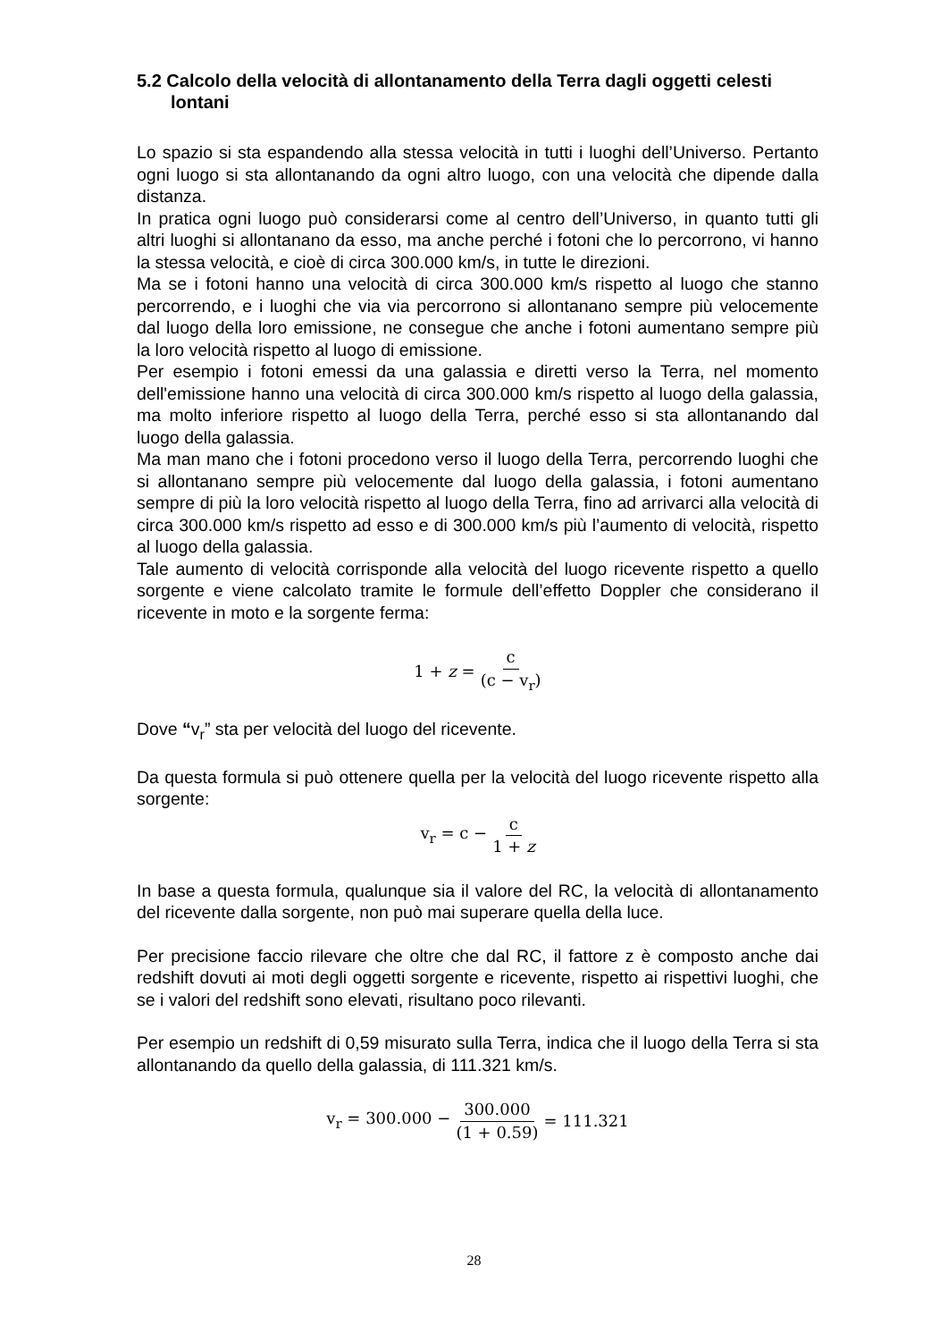5.2 Calcolo della velocità di allontanamento della Terra dagli oggetti celesti lontani
Lo spazio si sta espandendo alla stessa velocità in tutti i luoghi dell’Universo. Pertanto ogni luogo si sta allontanando da ogni altro luogo, con una velocità che dipende dalla distanza.
In pratica ogni luogo può considerarsi come al centro dell’Universo, in quanto tutti gli altri luoghi si allontanano da esso, ma anche perché i fotoni che lo percorrono, vi hanno la stessa velocità, e cioè di circa 300.000 km/s, in tutte le direzioni.
Ma se i fotoni hanno una velocità di circa 300.000 km/s rispetto al luogo che stanno percorrendo, e i luoghi che via via percorrono si allontanano sempre più velocemente dal luogo della loro emissione, ne consegue che anche i fotoni aumentano sempre più la loro velocità rispetto al luogo di emissione.
Per esempio i fotoni emessi da una galassia e diretti verso la Terra, nel momento dell'emissione hanno una velocità di circa 300.000 km/s rispetto al luogo della galassia, ma molto inferiore rispetto al luogo della Terra, perché esso si sta allontanando dal luogo della galassia.
Ma man mano che i fotoni procedono verso il luogo della Terra, percorrendo luoghi che si allontanano sempre più velocemente dal luogo della galassia, i fotoni aumentano sempre di più la loro velocità rispetto al luogo della Terra, fino ad arrivarci alla velocità di circa 300.000 km/s rispetto ad esso e di 300.000 km/s più l’aumento di velocità, rispetto al luogo della galassia.
Tale aumento di velocità corrisponde alla velocità del luogo ricevente rispetto a quello sorgente e viene calcolato tramite le formule dell’effetto Doppler che considerano il ricevente in moto e la sorgente ferma:
1 + z = c (c − v<sub>r</sub>)
Dove “v<sub>r</sub>” sta per velocità del luogo del ricevente.
Da questa formula si può ottenere quella per la velocità del luogo ricevente rispetto alla sorgente:
v<sub>r</sub> = c − c 1 + z
In base a questa formula, qualunque sia il valore del RC, la velocità di allontanamento del ricevente dalla sorgente, non può mai superare quella della luce.
Per precisione faccio rilevare che oltre che dal RC, il fattore z è composto anche dai redshift dovuti ai moti degli oggetti sorgente e ricevente, rispetto ai rispettivi luoghi, che se i valori del redshift sono elevati, risultano poco rilevanti.
Per esempio un redshift di 0,59 misurato sulla Terra, indica che il luogo della Terra si sta allontanando da quello della galassia, di 111.321 km/s.
v<sub>r</sub> = 300.000 − 300.000 (1 + 0.59) = 111.321
28